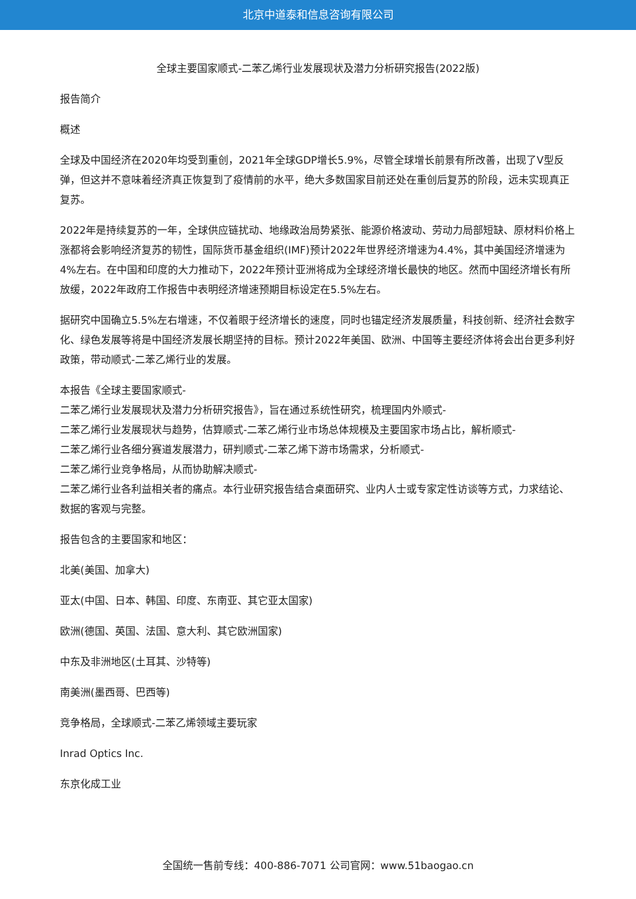北京中道泰和信息咨询有限公司
全球主要国家顺式-二苯乙烯行业发展现状及潜力分析研究报告(2022版)
报告简介
概述
全球及中国经济在2020年均受到重创，2021年全球GDP增长5.9%，尽管全球增长前景有所改善，出现了V型反弹，但这并不意味着经济真正恢复到了疫情前的水平，绝大多数国家目前还处在重创后复苏的阶段，远未实现真正复苏。
2022年是持续复苏的一年，全球供应链扰动、地缘政治局势紧张、能源价格波动、劳动力局部短缺、原材料价格上涨都将会影响经济复苏的韧性，国际货币基金组织(IMF)预计2022年世界经济增速为4.4%，其中美国经济增速为4%左右。在中国和印度的大力推动下，2022年预计亚洲将成为全球经济增长最快的地区。然而中国经济增长有所放缓，2022年政府工作报告中表明经济增速预期目标设定在5.5%左右。
据研究中国确立5.5%左右增速，不仅着眼于经济增长的速度，同时也锚定经济发展质量，科技创新、经济社会数字化、绿色发展等将是中国经济发展长期坚持的目标。预计2022年美国、欧洲、中国等主要经济体将会出台更多利好政策，带动顺式-二苯乙烯行业的发展。
本报告《全球主要国家顺式-
二苯乙烯行业发展现状及潜力分析研究报告》，旨在通过系统性研究，梳理国内外顺式-
二苯乙烯行业发展现状与趋势，估算顺式-二苯乙烯行业市场总体规模及主要国家市场占比，解析顺式-
二苯乙烯行业各细分赛道发展潜力，研判顺式-二苯乙烯下游市场需求，分析顺式-
二苯乙烯行业竞争格局，从而协助解决顺式-
二苯乙烯行业各利益相关者的痛点。本行业研究报告结合桌面研究、业内人士或专家定性访谈等方式，力求结论、数据的客观与完整。
报告包含的主要国家和地区：
北美(美国、加拿大)
亚太(中国、日本、韩国、印度、东南亚、其它亚太国家)
欧洲(德国、英国、法国、意大利、其它欧洲国家)
中东及非洲地区(土耳其、沙特等)
南美洲(墨西哥、巴西等)
竞争格局，全球顺式-二苯乙烯领域主要玩家
Inrad Optics Inc.
东京化成工业
全国统一售前专线：400-886-7071 公司官网：www.51baogao.cn